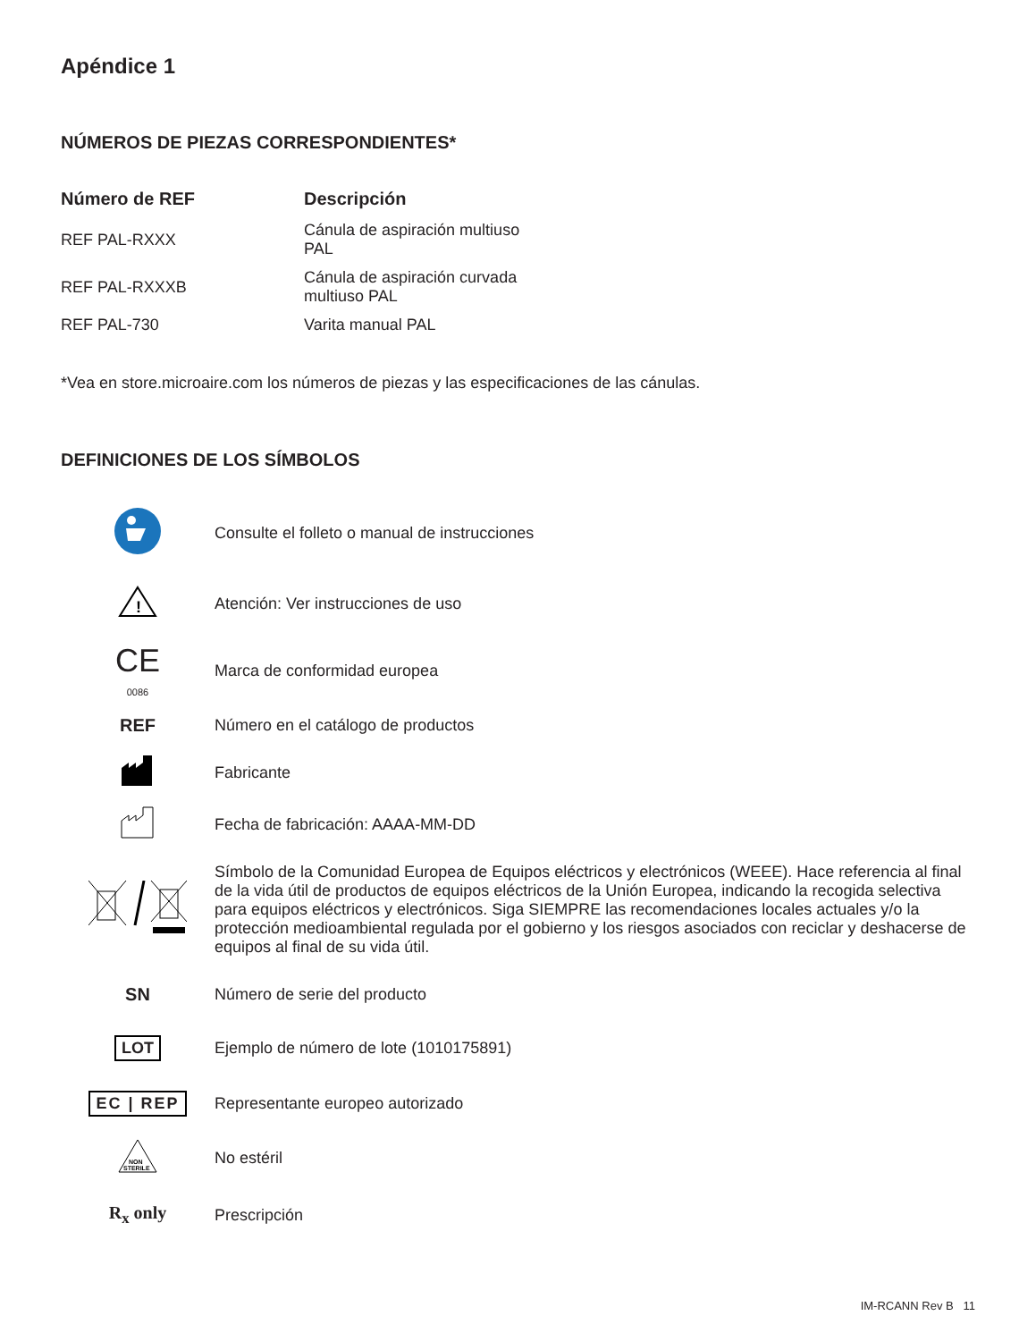Apéndice 1
NÚMEROS DE PIEZAS CORRESPONDIENTES*
| Número de REF | Descripción |
| --- | --- |
| REF PAL-RXXX | Cánula de aspiración multiuso PAL |
| REF PAL-RXXXB | Cánula de aspiración curvada multiuso PAL |
| REF PAL-730 | Varita manual PAL |
*Vea en store.microaire.com los números de piezas y las especificaciones de las cánulas.
DEFINICIONES DE LOS SÍMBOLOS
| | Consulte el folleto o manual de instrucciones |
| ! | Atención: Ver instrucciones de uso |
| CE 0086 | Marca de conformidad europea |
| REF | Número en el catálogo de productos |
| | Fabricante |
| | Fecha de fabricación: AAAA-MM-DD |
| | Símbolo de la Comunidad Europea de Equipos eléctricos y electrónicos (WEEE). Hace referencia al final de la vida útil de productos de equipos eléctricos de la Unión Europea, indicando la recogida selectiva para equipos eléctricos y electrónicos. Siga SIEMPRE las recomendaciones locales actuales y/o la protección medioambiental regulada por el gobierno y los riesgos asociados con reciclar y deshacerse de equipos al final de su vida útil. |
| SN | Número de serie del producto |
| LOT | Ejemplo de número de lote (1010175891) |
| EC / REP | Representante europeo autorizado |
| NON STERILE | No estéril |
| R<sub>x</sub> only | Prescripción |
IM-RCANN Rev B 11